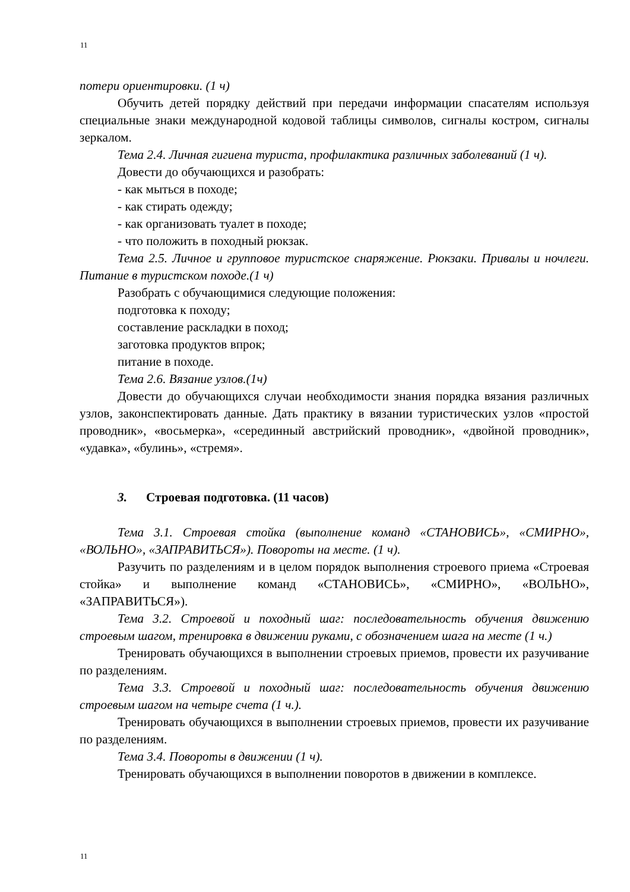11
потери ориентировки. (1 ч)
Обучить детей порядку действий при передачи информации спасателям используя специальные знаки международной кодовой таблицы символов, сигналы костром, сигналы зеркалом.
Тема 2.4. Личная гигиена туриста, профилактика различных заболеваний (1 ч).
Довести до обучающихся и разобрать:
- как мыться в походе;
- как стирать одежду;
- как организовать туалет в походе;
- что положить в походный рюкзак.
Тема 2.5. Личное и групповое туристское снаряжение. Рюкзаки. Привалы и ночлеги. Питание в туристском походе.(1 ч)
Разобрать с обучающимися следующие положения:
подготовка к походу;
составление раскладки в поход;
заготовка продуктов впрок;
питание в походе.
Тема 2.6. Вязание узлов.(1ч)
Довести до обучающихся случаи необходимости знания порядка вязания различных узлов, законспектировать данные. Дать практику в вязании туристических узлов «простой проводник», «восьмерка», «серединный австрийский проводник», «двойной проводник», «удавка», «булинь», «стремя».
3. Строевая подготовка. (11 часов)
Тема 3.1. Строевая стойка (выполнение команд «СТАНОВИСЬ», «СМИРНО», «ВОЛЬНО», «ЗАПРАВИТЬСЯ»). Повороты на месте. (1 ч).
Разучить по разделениям и в целом порядок выполнения строевого приема «Строевая стойка» и выполнение команд «СТАНОВИСЬ», «СМИРНО», «ВОЛЬНО», «ЗАПРАВИТЬСЯ»).
Тема 3.2. Строевой и походный шаг: последовательность обучения движению строевым шагом, тренировка в движении руками, с обозначением шага на месте (1 ч.)
Тренировать обучающихся в выполнении строевых приемов, провести их разучивание по разделениям.
Тема 3.3. Строевой и походный шаг: последовательность обучения движению строевым шагом на четыре счета (1 ч.).
Тренировать обучающихся в выполнении строевых приемов, провести их разучивание по разделениям.
Тема 3.4. Повороты в движении (1 ч).
Тренировать обучающихся в выполнении поворотов в движении в комплексе.
11